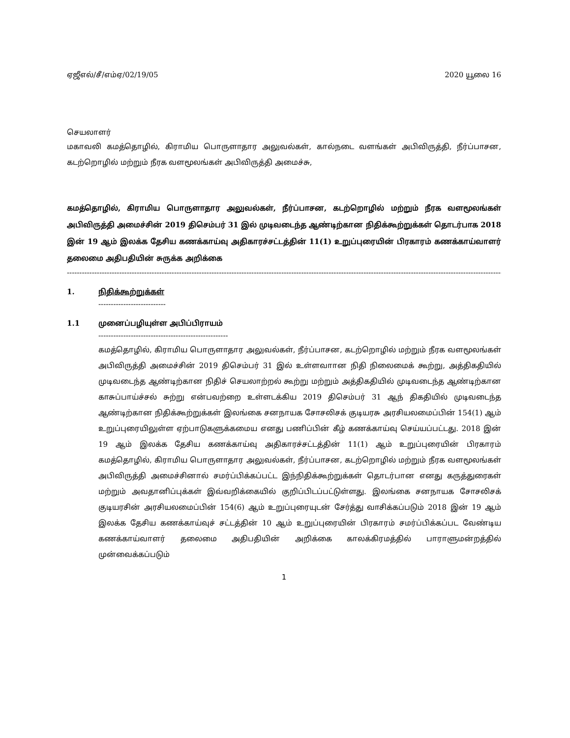ஏஜீஎல்/சீ/எம்ஏ/02/19/05 2020 யூலை 16
செயலாளர்
மகாவலி கமத்தொழில், கிராமிய பொருளாதார அலுவல்கள், கால்நடை வளங்கள் அபிவிருத்தி, நீர்ப்பாசன, கடற்றொழில் மற்றும் நீரக வளமூலங்கள் அபிவிருத்தி அமைச்சு,
கமத்தொழில், கிராமிய பொருளாதார அலுவல்கள், நீர்ப்பாசன, கடற்றொழில் மற்றும் நீரக வளமூலங்கள் அபிவிருத்தி அமைச்சின் 2019 திசெம்பர் 31 இல் முடிவடைந்த ஆண்டிற்கான நிதிக்கூற்றுக்கள் தொடர்பாக 2018 இன் 19 ஆம் இலக்க தேசிய கணக்காய்வு அதிகாரச்சட்டத்தின் 11(1) உறுப்புரையின் பிரகாரம் கணக்காய்வாளர் தலைமை அதிபதியின் சுருக்க அறிக்கை
--------------------------------------------------------------------------------------------------------------------------------------------------------------------------------
1. நிதிக்கூற்றுக்கள்
---------------------------
1.1 முனைப்பழியுள்ள அபிப்பிராயம்
----------------------------------------------------
கமத்தொழில், கிராமிய பொருளாதார அலுவல்கள், நீர்ப்பாசன, கடற்றொழில் மற்றும் நீரக வளமூலங்கள் அபிவிருத்தி அமைச்சின் 2019 திசெம்பர் 31 இல் உள்ளவாான நிதி நிலைமைக் கூற்று, அத்திகதியில் முடிவடைந்த ஆண்டிற்கான நிதிச் செயலாற்றல் கூற்று மற்றும் அத்திகதியில் முடிவடைந்த ஆண்டிற்கான காசுப்பாய்ச்சல் சுற்று என்பவற்றை உள்ளடக்கிய 2019 திசெம்பர் 31 ஆந் திகதியில் முடிவடைந்த ஆண்டிற்கான நிதிக்கூற்றுக்கள் இலங்கை சனநாயக சோசலிசக் குடியரசு அரசியலமைப்பின் 154(1) ஆம் உறுப்புரையிலுள்ள ஏற்பாடுகளுக்கமைய எனது பணிப்பின் கீழ் கணக்காய்வு செய்யப்பட்டது. 2018 இன் 19 ஆம் இலக்க தேசிய கணக்காய்வு அதிகாரச்சட்டத்தின் 11(1) ஆம் உறுப்புரையின் பிரகாரம் கமத்தொழில், கிராமிய பொருளாதார அலுவல்கள், நீர்ப்பாசன, கடற்றொழில் மற்றும் நீரக வளமூலங்கள் அபிவிருத்தி அமைச்சினால் சமர்ப்பிக்கப்பட்ட இந்நிதிக்கூற்றுக்கள் தொடர்பான எனது கருத்துரைகள் மற்றும் அவதானிப்புக்கள் இவ்வறிக்கையில் குறிப்பிடப்பட்டுள்ளது. இலங்கை சனநாயக சோசலிசக் குடியரசின் அரசியலமைப்பின் 154(6) ஆம் உறுப்புரையுடன் சேர்த்து வாசிக்கப்படும் 2018 இன் 19 ஆம் இலக்க தேசிய கணக்காய்வுச் சட்டத்தின் 10 ஆம் உறுப்புரையின் பிரகாரம் சமர்ப்பிக்கப்பட வேண்டிய கணக்காய்வாளர் தலைமை அதிபதியின் அறிக்கை காலக்கிரமத்தில் பாராளுமன்றத்தில் முன்வைக்கப்படும்
1